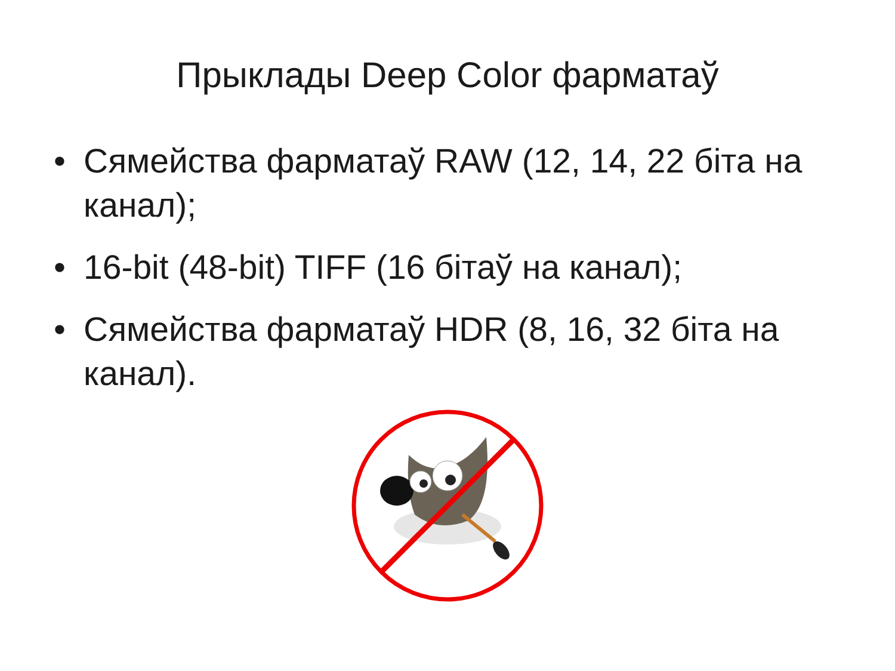Прыклады Deep Color фарматаў
• Сямейства фарматаў RAW (12, 14, 22 біта на канал);
• 16-bit (48-bit) TIFF (16 бітаў на канал);
• Сямейства фарматаў HDR (8, 16, 32 біта на канал).